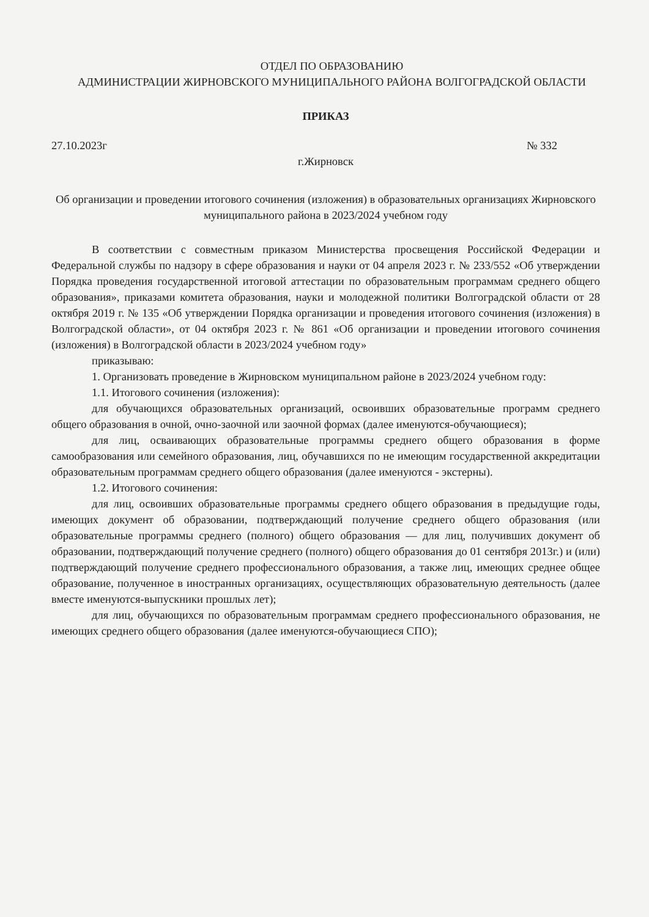ОТДЕЛ ПО ОБРАЗОВАНИЮ
АДМИНИСТРАЦИИ ЖИРНОВСКОГО МУНИЦИПАЛЬНОГО РАЙОНА ВОЛГОГРАДСКОЙ ОБЛАСТИ
ПРИКАЗ
27.10.2023г № 332
г.Жирновск
Об организации и проведении итогового сочинения (изложения) в образовательных организациях Жирновского муниципального района в 2023/2024 учебном году
В соответствии с совместным приказом Министерства просвещения Российской Федерации и Федеральной службы по надзору в сфере образования и науки от 04 апреля 2023 г. № 233/552 «Об утверждении Порядка проведения государственной итоговой аттестации по образовательным программам среднего общего образования», приказами комитета образования, науки и молодежной политики Волгоградской области от 28 октября 2019 г. № 135 «Об утверждении Порядка организации и проведения итогового сочинения (изложения) в Волгоградской области», от 04 октября 2023 г. № 861 «Об организации и проведении итогового сочинения (изложения) в Волгоградской области в 2023/2024 учебном году»
приказываю:
1. Организовать проведение в Жирновском муниципальном районе в 2023/2024 учебном году:
1.1. Итогового сочинения (изложения):
для обучающихся образовательных организаций, освоивших образовательные программ среднего общего образования в очной, очно-заочной или заочной формах (далее именуются-обучающиеся);
для лиц, осваивающих образовательные программы среднего общего образования в форме самообразования или семейного образования, лиц, обучавшихся по не имеющим государственной аккредитации образовательным программам среднего общего образования (далее именуются - экстерны).
1.2. Итогового сочинения:
для лиц, освоивших образовательные программы среднего общего образования в предыдущие годы, имеющих документ об образовании, подтверждающий получение среднего общего образования (или образовательные программы среднего (полного) общего образования — для лиц, получивших документ об образовании, подтверждающий получение среднего (полного) общего образования до 01 сентября 2013г.) и (или) подтверждающий получение среднего профессионального образования, а также лиц, имеющих среднее общее образование, полученное в иностранных организациях, осуществляющих образовательную деятельность (далее вместе именуются-выпускники прошлых лет);
для лиц, обучающихся по образовательным программам среднего профессионального образования, не имеющих среднего общего образования (далее именуются-обучающиеся СПО);